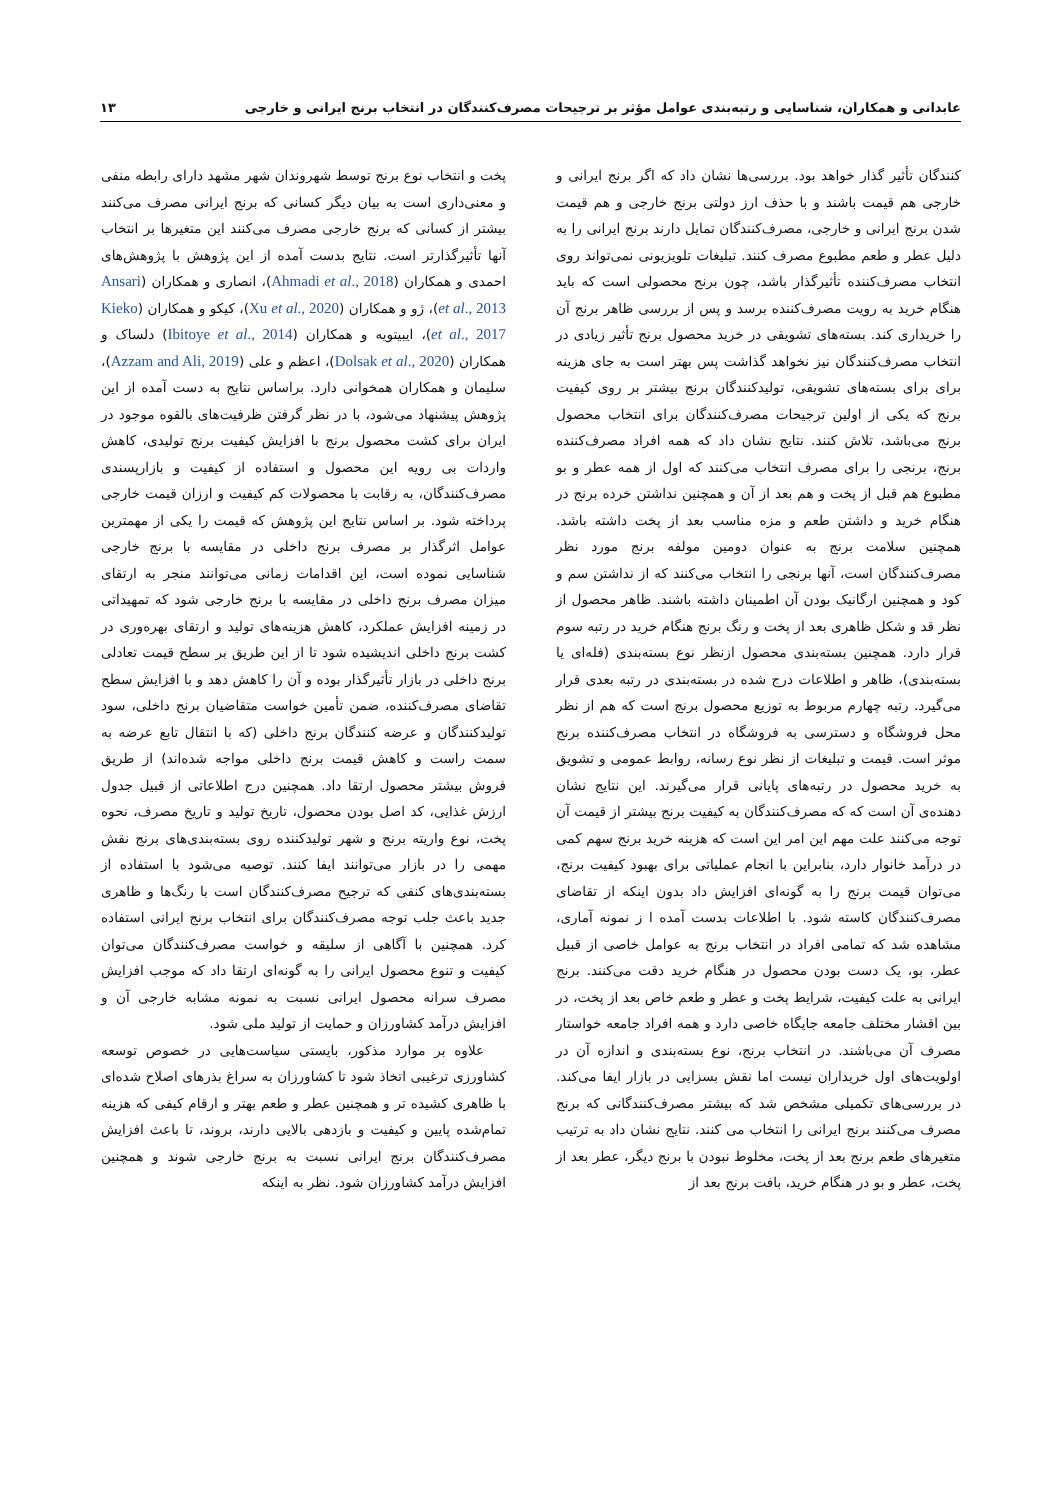عابدانی و همکاران، شناسایی و رتبه‌بندی عوامل مؤثر بر ترجیحات مصرف‌کنندگان در انتخاب برنج ایرانی و خارجی ۱۳
کنندگان تأثیر گذار خواهد بود. بررسی‌ها نشان داد که اگر برنج ایرانی و خارجی هم قیمت باشند و با حذف ارز دولتی برنج خارجی و هم قیمت شدن برنج ایرانی و خارجی، مصرف‌کنندگان تمایل دارند برنج ایرانی را به دلیل عطر و طعم مطبوع مصرف کنند. تبلیغات تلویزیونی نمی‌تواند روی انتخاب مصرف‌کننده تأثیرگذار باشد، چون برنج محصولی است که باید هنگام خرید به رویت مصرف‌کننده برسد و پس از بررسی ظاهر برنج آن را خریداری کند. بسته‌های تشویقی در خرید محصول برنج تأثیر زیادی در انتخاب مصرف‌کنندگان نیز نخواهد گذاشت پس بهتر است به جای هزینه برای برای بسته‌های تشویقی، تولیدکنندگان برنج بیشتر بر روی کیفیت برنج که یکی از اولین ترجیحات مصرف‌کنندگان برای انتخاب محصول برنج می‌باشد، تلاش کنند. نتایج نشان داد که همه افراد مصرف‌کننده برنج، برنجی را برای مصرف انتخاب می‌کنند که اول از همه عطر و بو مطبوع هم قبل از پخت و هم بعد از آن و همچنین نداشتن خرده برنج در هنگام خرید و داشتن طعم و مزه مناسب بعد از پخت داشته باشد. همچنین سلامت برنج به عنوان دومین مولفه برنج مورد نظر مصرف‌کنندگان است، آنها برنجی را انتخاب می‌کنند که از نداشتن سم و کود و همچنین ارگانیک بودن آن اطمینان داشته باشند. ظاهر محصول از نظر قد و شکل ظاهری بعد از پخت و رنگ برنج هنگام خرید در رتبه سوم قرار دارد. همچنین بسته‌بندی محصول ازنظر نوع بسته‌بندی (فله‌ای یا بسته‌بندی)، ظاهر و اطلاعات درج شده در بسته‌بندی در رتبه بعدی قرار می‌گیرد. رتبه چهارم مربوط به توزیع محصول برنج است که هم از نظر محل فروشگاه و دسترسی به فروشگاه در انتخاب مصرف‌کننده برنج موثر است. قیمت و تبلیغات از نظر نوع رسانه، روابط عمومی و تشویق به خرید محصول در رتبه‌های پایانی قرار می‌گیرند. این نتایج نشان دهنده‌ی آن است که که مصرف‌کنندگان به کیفیت برنج بیشتر از قیمت آن توجه می‌کنند علت مهم این امر این است که هزینه خرید برنج سهم کمی در درآمد خانوار دارد، بنابراین با انجام عملیاتی برای بهبود کیفیت برنج، می‌توان قیمت برنج را به گونه‌ای افزایش داد بدون اینکه از تقاضای مصرف‌کنندگان کاسته شود. با اطلاعات بدست آمده ا ز نمونه آماری، مشاهده شد که تمامی افراد در انتخاب برنج به عوامل خاصی از قبیل عطر، بو، یک دست بودن محصول در هنگام خرید دقت می‌کنند. برنج ایرانی به علت کیفیت، شرایط پخت و عطر و طعم خاص بعد از پخت، در بین اقشار مختلف جامعه جایگاه خاصی دارد و همه افراد جامعه خواستار مصرف آن می‌باشند. در انتخاب برنج، نوع بسته‌بندی و اندازه آن در اولویت‌های اول خریداران نیست اما نقش بسزایی در بازار ایفا می‌کند. در بررسی‌های تکمیلی مشخص شد که بیشتر مصرف‌کنندگانی که برنج مصرف می‌کنند برنج ایرانی را انتخاب می کنند. نتایج نشان داد به ترتیب متغیرهای طعم برنج بعد از پخت، مخلوط نبودن با برنج دیگر، عطر بعد از پخت، عطر و بو در هنگام خرید، بافت برنج بعد از
پخت و انتخاب نوع برنج توسط شهروندان شهر مشهد دارای رابطه منفی و معنی‌داری است به بیان دیگر کسانی که برنج ایرانی مصرف می‌کنند بیشتر از کسانی که برنج خارجی مصرف می‌کنند این متغیرها بر انتخاب آنها تأثیرگذارتر است. نتایج بدست آمده از این پژوهش با پژوهش‌های احمدی و همکاران (Ahmadi et al., 2018)، انصاری و همکاران (Ansari et al., 2013)، ژو و همکاران (Xu et al., 2020)، کیکو و همکاران (Kieko et al., 2017)، ایبیتویه و همکاران (Ibitoye et al., 2014) دلساک و همکاران (Dolsak et al., 2020)، اعظم و علی (Azzam and Ali, 2019)، سلیمان و همکاران همخوانی دارد. براساس نتایج به دست آمده از این پژوهش پیشنهاد می‌شود، با در نظر گرفتن ظرفیت‌های بالقوه موجود در ایران برای کشت محصول برنج با افزایش کیفیت برنج تولیدی، کاهش واردات بی رویه این محصول و استفاده از کیفیت و بازارپسندی مصرف‌کنندگان، به رقابت با محصولات کم کیفیت و ارزان قیمت خارجی پرداخته شود. بر اساس نتایج این پژوهش که قیمت را یکی از مهمترین عوامل اثرگذار بر مصرف برنج داخلی در مقایسه با برنج خارجی شناسایی نموده است، این اقدامات زمانی می‌توانند منجر به ارتقای میزان مصرف برنج داخلی در مقایسه با برنج خارجی شود که تمهیداتی در زمینه افزایش عملکرد، کاهش هزینه‌های تولید و ارتقای بهره‌وری در کشت برنج داخلی اندیشیده شود تا از این طریق بر سطح قیمت تعادلی برنج داخلی در بازار تأثیرگذار بوده و آن را کاهش دهد و با افزایش سطح تقاضای مصرف‌کننده، ضمن تأمین خواست متقاضیان برنج داخلی، سود تولیدکنندگان و عرضه کنندگان برنج داخلی (که با انتقال تابع عرضه به سمت راست و کاهش قیمت برنج داخلی مواجه شده‌اند) از طریق فروش بیشتر محصول ارتقا داد. همچنین درج اطلاعاتی از قبیل جدول ارزش غذایی، کد اصل بودن محصول، تاریخ تولید و تاریخ مصرف، نحوه پخت، نوع واریته برنج و شهر تولیدکننده روی بسته‌بندی‌های برنج نقش مهمی را در بازار می‌توانند ایفا کنند. توصیه می‌شود با استفاده از بسته‌بندی‌های کنفی که ترجیح مصرف‌کنندگان است با رنگ‌ها و ظاهری جدید باعث جلب توجه مصرف‌کنندگان برای انتخاب برنج ایرانی استفاده کرد. همچنین با آگاهی از سلیقه و خواست مصرف‌کنندگان می‌توان کیفیت و تنوع محصول ایرانی را به گونه‌ای ارتقا داد که موجب افزایش مصرف سرانه محصول ایرانی نسبت به نمونه مشابه خارجی آن و افزایش درآمد کشاورزان و حمایت از تولید ملی شود.
علاوه بر موارد مذکور، بایستی سیاست‌هایی در خصوص توسعه کشاورزی ترغیبی اتخاذ شود تا کشاورزان به سراغ بذرهای اصلاح شده‌ای با ظاهری کشیده تر و همچنین عطر و طعم بهتر و ارقام کیفی که هزینه تمام‌شده پایین و کیفیت و بازدهی بالایی دارند، بروند، تا باعث افزایش مصرف‌کنندگان برنج ایرانی نسبت به برنج خارجی شوند و همچنین افزایش درآمد کشاورزان شود. نظر به اینکه